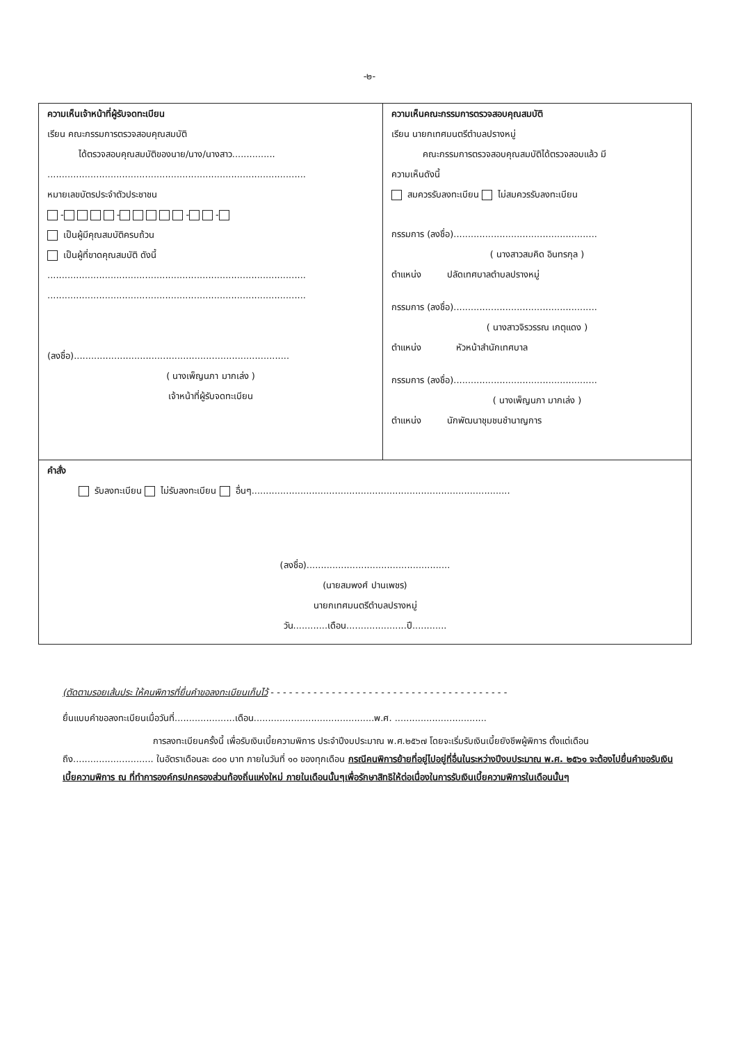-๒-
| ความเห็นเจ้าหน้าที่ผู้รับจดทะเบียน เรียน คณะกรรมการตรวจสอบคุณสมบัติ ได้ตรวจสอบคุณสมบัติของนาย/นาง/นางสาว............... .......................................................................................... หมายเลขบัตรประจำตัวประชาชน - - - - เป็นผู้มีคุณสมบัติครบถ้วน เป็นผู้ที่ขาดคุณสมบัติ ดังนี้ .......................................................................................... .......................................................................................... (ลงชื่อ)........................................................................... ( นางเพ็ญนภา มากเล่ง ) เจ้าหน้าที่ผู้รับจดทะเบียน | ความเห็นคณะกรรมการตรวจสอบคุณสมบัติ เรียน นายกเทศมนตรีตำบลปรางหมู่ คณะกรรมการตรวจสอบคุณสมบัติได้ตรวจสอบแล้ว มี ความเห็นดังนี้ สมควรรับลงทะเบียน ไม่สมควรรับลงทะเบียน กรรมการ (ลงชื่อ).................................................. ( นางสาวสมคิด อินทรกุล ) ตำแหน่ง ปลัดเทศบาลตำบลปรางหมู่ กรรมการ (ลงชื่อ).................................................. ( นางสาวจิรวรรณ เกตุแดง ) ตำแหน่ง หัวหน้าสำนักเทศบาล กรรมการ (ลงชื่อ).................................................. ( นางเพ็ญนภา มากเล่ง ) ตำแหน่ง นักพัฒนาชุมชนชำนาญการ |
| คำสั่ง รับลงทะเบียน ไม่รับลงทะเบียน อื่นๆ.......................................................................................... (ลงชื่อ).................................................. (นายสมพงศ์ ปานเพชร) นายกเทศมนตรีตำบลปรางหมู่ วัน............เดือน.....................ปี............ | |
(ตัดตามรอยเส้นประ ให้คนพิการที่ยื่นคำขอลงทะเบียนเก็บไว้ - - - - - - - - - - - - - - - - - - - - - - - - - - - - - - - - - - - - - - -
ยื่นแบบคำขอลงทะเบียนเมื่อวันที่.....................เดือน..........................................พ.ศ. ................................
การลงทะเบียนครั้งนี้ เพื่อรับเงินเบี้ยความพิการ ประจำปีงบประมาณ พ.ศ.๒๕๖๗ โดยจะเริ่มรับเงินเบี้ยยังชีพผู้พิการ ตั้งแต่เดือน ถึง............................ ในอัตราเดือนละ ๘๐๐ บาท ภายในวันที่ ๑๐ ของทุกเดือน กรณีคนพิการย้ายที่อยู่ไปอยู่ที่อื่นในระหว่างปีงบประมาณ พ.ศ. ๒๕๖๑ จะต้องไปยื่นคำขอรับเงินเบี้ยความพิการ ณ ที่ทำการองค์กรปกครองส่วนท้องถิ่นแห่งใหม่ ภายในเดือนนั้นๆเพื่อรักษาสิทธิให้ต่อเนื่องในการรับเงินเบี้ยความพิการในเดือนนั้นๆ